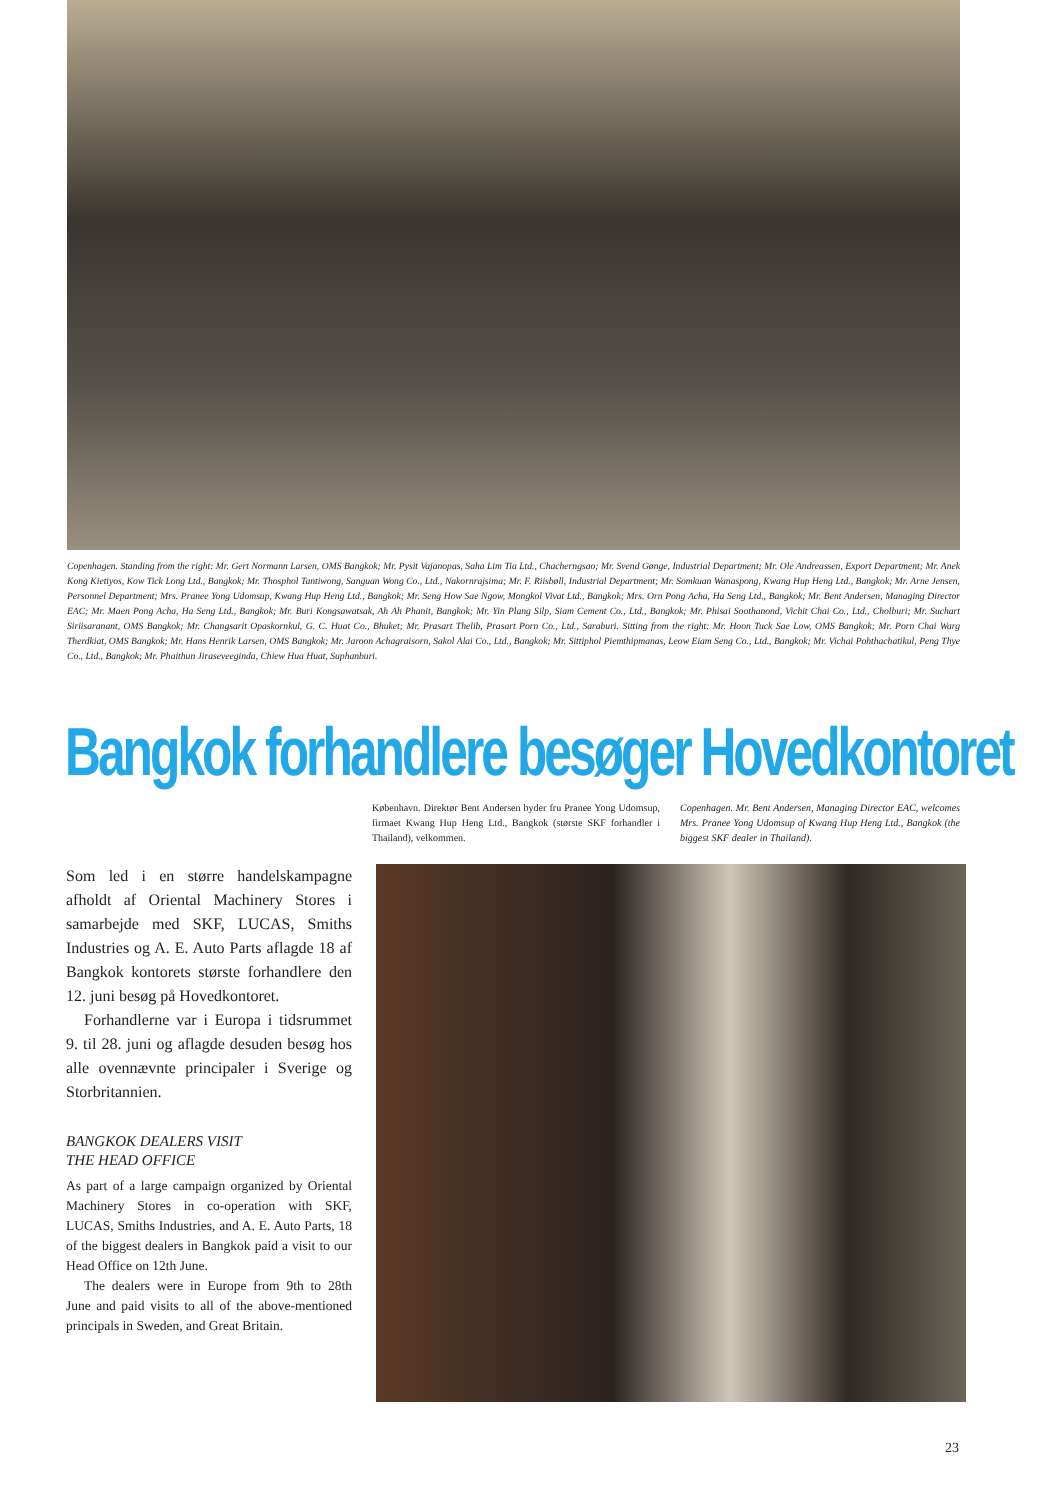Copenhagen. Standing from the right: Mr. Gert Normann Larsen, OMS Bangkok; Mr. Pysit Vajanopas, Saha Lim Tia Ltd., Chacherngsao; Mr. Svend Gønge, Industrial Department; Mr. Ole Andreassen, Export Department; Mr. Anek Kong Kietiyos, Kow Tick Long Ltd., Bangkok; Mr. Thosphol Tantiwong, Sanguan Wong Co., Ltd., Nakornrajsima; Mr. F. Riisbøll, Industrial Department; Mr. Somkuan Wanaspong, Kwang Hup Heng Ltd., Bangkok; Mr. Arne Jensen, Personnel Department; Mrs. Pranee Yong Udomsup, Kwang Hup Heng Ltd., Bangkok; Mr. Seng How Sae Ngow, Mongkol Vivat Ltd., Bangkok; Mrs. Orn Pong Acha, Ha Seng Ltd., Bangkok; Mr. Bent Andersen, Managing Director EAC; Mr. Maen Pong Acha, Ha Seng Ltd., Bangkok; Mr. Buri Kongsawatsak, Ah Ah Phanit, Bangkok; Mr. Yin Plang Silp, Siam Cement Co., Ltd., Bangkok; Mr. Phisai Soothanond, Vichit Chai Co., Ltd., Cholburi; Mr. Suchart Siriisaranant, OMS Bangkok; Mr. Changsarit Opaskornkul, G. C. Huat Co., Bhuket; Mr. Prasart Thelib, Prasart Porn Co., Ltd., Saraburi. Sitting from the right: Mr. Hoon Tuck Sae Low, OMS Bangkok; Mr. Porn Chai Warg Therdkiat, OMS Bangkok; Mr. Hans Henrik Larsen, OMS Bangkok; Mr. Jaroon Achagraisorn, Sakol Alai Co., Ltd., Bangkok; Mr. Sittiphol Piemthipmanas, Leow Eiam Seng Co., Ltd., Bangkok; Mr. Vichai Pohthachatikul, Peng Thye Co., Ltd., Bangkok; Mr. Phaithun Jiraseveeginda, Chiew Hua Huat, Suphanburi.
Bangkok forhandlere besøger Hovedkontoret
København. Direktør Bent Andersen byder fru Pranee Yong Udomsup, firmaet Kwang Hup Heng Ltd., Bangkok (største SKF forhandler i Thailand), velkommen.
Copenhagen. Mr. Bent Andersen, Managing Director EAC, welcomes Mrs. Pranee Yong Udomsup of Kwang Hup Heng Ltd., Bangkok (the biggest SKF dealer in Thailand).
Som led i en større handelskampagne afholdt af Oriental Machinery Stores i samarbejde med SKF, LUCAS, Smiths Industries og A. E. Auto Parts aflagde 18 af Bangkok kontorets største forhandlere den 12. juni besøg på Hovedkontoret.
Forhandlerne var i Europa i tidsrummet 9. til 28. juni og aflagde desuden besøg hos alle ovennævnte principaler i Sverige og Storbritannien.
BANGKOK DEALERS VISIT
THE HEAD OFFICE
As part of a large campaign organized by Oriental Machinery Stores in co-operation with SKF, LUCAS, Smiths Industries, and A. E. Auto Parts, 18 of the biggest dealers in Bangkok paid a visit to our Head Office on 12th June.
The dealers were in Europe from 9th to 28th June and paid visits to all of the above-mentioned principals in Sweden, and Great Britain.
23